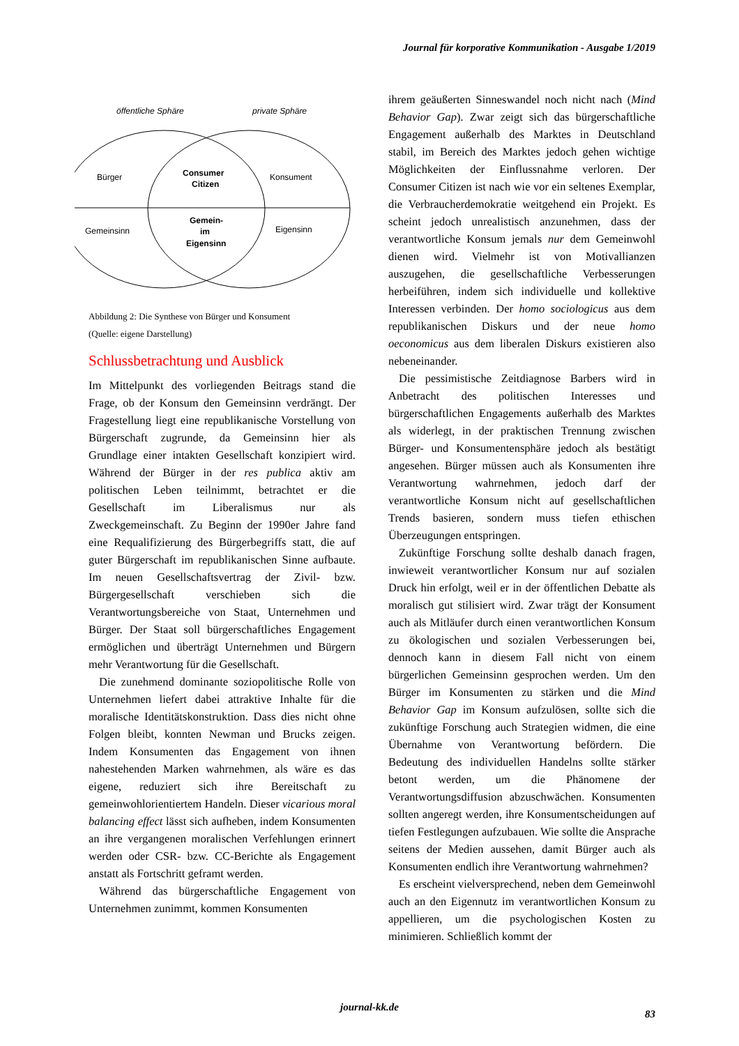Journal für korporative Kommunikation - Ausgabe 1/2019
öffentliche Sphäre
private Sphäre
Bürger
Consumer
Citizen
Konsument
Gemeinsinn
Gemein-
im
Eigensinn
Eigensinn
Abbildung 2: Die Synthese von Bürger und Konsument
(Quelle: eigene Darstellung)
Schlussbetrachtung und Ausblick
Im Mittelpunkt des vorliegenden Beitrags stand die Frage, ob der Konsum den Gemeinsinn verdrängt. Der Fragestellung liegt eine republikanische Vorstellung von Bürgerschaft zugrunde, da Gemeinsinn hier als Grundlage einer intakten Gesellschaft konzipiert wird. Während der Bürger in der res publica aktiv am politischen Leben teilnimmt, betrachtet er die Gesellschaft im Liberalismus nur als Zweckgemeinschaft. Zu Beginn der 1990er Jahre fand eine Requalifizierung des Bürgerbegriffs statt, die auf guter Bürgerschaft im republikanischen Sinne aufbaute. Im neuen Gesellschaftsvertrag der Zivil- bzw. Bürgergesellschaft verschieben sich die Verantwortungsbereiche von Staat, Unternehmen und Bürger. Der Staat soll bürgerschaftliches Engagement ermöglichen und überträgt Unternehmen und Bürgern mehr Verantwortung für die Gesellschaft.
Die zunehmend dominante soziopolitische Rolle von Unternehmen liefert dabei attraktive Inhalte für die moralische Identitätskonstruktion. Dass dies nicht ohne Folgen bleibt, konnten Newman und Brucks zeigen. Indem Konsumenten das Engagement von ihnen nahestehenden Marken wahrnehmen, als wäre es das eigene, reduziert sich ihre Bereitschaft zu gemeinwohlorientiertem Handeln. Dieser vicarious moral balancing effect lässt sich aufheben, indem Konsumenten an ihre vergangenen moralischen Verfehlungen erinnert werden oder CSR- bzw. CC-Berichte als Engagement anstatt als Fortschritt geframt werden.
Während das bürgerschaftliche Engagement von Unternehmen zunimmt, kommen Konsumenten
ihrem geäußerten Sinneswandel noch nicht nach (Mind Behavior Gap). Zwar zeigt sich das bürgerschaftliche Engagement außerhalb des Marktes in Deutschland stabil, im Bereich des Marktes jedoch gehen wichtige Möglichkeiten der Einflussnahme verloren. Der Consumer Citizen ist nach wie vor ein seltenes Exemplar, die Verbraucherdemokratie weitgehend ein Projekt. Es scheint jedoch unrealistisch anzunehmen, dass der verantwortliche Konsum jemals nur dem Gemeinwohl dienen wird. Vielmehr ist von Motivallianzen auszugehen, die gesellschaftliche Verbesserungen herbeiführen, indem sich individuelle und kollektive Interessen verbinden. Der homo sociologicus aus dem republikanischen Diskurs und der neue homo oeconomicus aus dem liberalen Diskurs existieren also nebeneinander.
Die pessimistische Zeitdiagnose Barbers wird in Anbetracht des politischen Interesses und bürgerschaftlichen Engagements außerhalb des Marktes als widerlegt, in der praktischen Trennung zwischen Bürger- und Konsumentensphäre jedoch als bestätigt angesehen. Bürger müssen auch als Konsumenten ihre Verantwortung wahrnehmen, jedoch darf der verantwortliche Konsum nicht auf gesellschaftlichen Trends basieren, sondern muss tiefen ethischen Überzeugungen entspringen.
Zukünftige Forschung sollte deshalb danach fragen, inwieweit verantwortlicher Konsum nur auf sozialen Druck hin erfolgt, weil er in der öffentlichen Debatte als moralisch gut stilisiert wird. Zwar trägt der Konsument auch als Mitläufer durch einen verantwortlichen Konsum zu ökologischen und sozialen Verbesserungen bei, dennoch kann in diesem Fall nicht von einem bürgerlichen Gemeinsinn gesprochen werden. Um den Bürger im Konsumenten zu stärken und die Mind Behavior Gap im Konsum aufzulösen, sollte sich die zukünftige Forschung auch Strategien widmen, die eine Übernahme von Verantwortung befördern. Die Bedeutung des individuellen Handelns sollte stärker betont werden, um die Phänomene der Verantwortungsdiffusion abzuschwächen. Konsumenten sollten angeregt werden, ihre Konsumentscheidungen auf tiefen Festlegungen aufzubauen. Wie sollte die Ansprache seitens der Medien aussehen, damit Bürger auch als Konsumenten endlich ihre Verantwortung wahrnehmen?
Es erscheint vielversprechend, neben dem Gemeinwohl auch an den Eigennutz im verantwortlichen Konsum zu appellieren, um die psychologischen Kosten zu minimieren. Schließlich kommt der
journal-kk.de
83